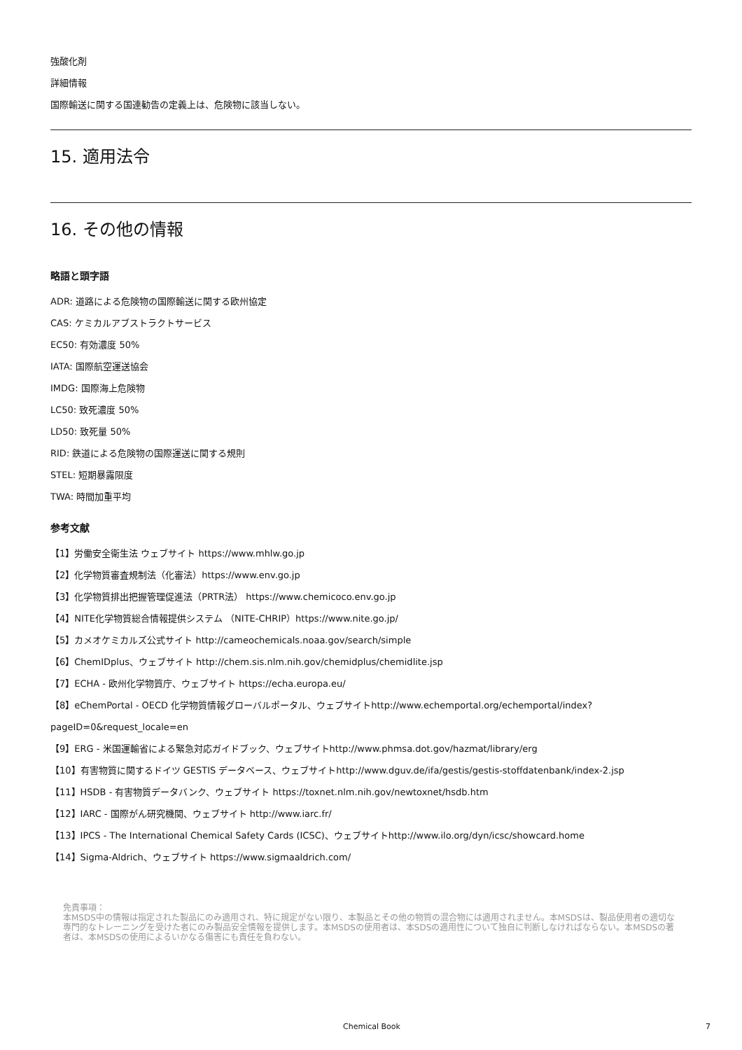強酸化剤
詳細情報
国際輸送に関する国連勧告の定義上は、危険物に該当しない。
15. 適用法令
16. その他の情報
略語と頭字語
ADR: 道路による危険物の国際輸送に関する欧州協定
CAS: ケミカルアブストラクトサービス
EC50: 有効濃度 50%
IATA: 国際航空運送協会
IMDG: 国際海上危険物
LC50: 致死濃度 50%
LD50: 致死量 50%
RID: 鉄道による危険物の国際運送に関する規則
STEL: 短期暴露限度
TWA: 時間加重平均
参考文献
【1】労働安全衛生法 ウェブサイト https://www.mhlw.go.jp
【2】化学物質審査規制法（化審法）https://www.env.go.jp
【3】化学物質排出把握管理促進法（PRTR法） https://www.chemicoco.env.go.jp
【4】NITE化学物質総合情報提供システム （NITE-CHRIP）https://www.nite.go.jp/
【5】カメオケミカルズ公式サイト http://cameochemicals.noaa.gov/search/simple
【6】ChemIDplus、ウェブサイト http://chem.sis.nlm.nih.gov/chemidplus/chemidlite.jsp
【7】ECHA - 欧州化学物質庁、ウェブサイト https://echa.europa.eu/
【8】eChemPortal - OECD 化学物質情報グローバルポータル、ウェブサイトhttp://www.echemportal.org/echemportal/index?
pageID=0&request_locale=en
【9】ERG - 米国運輸省による緊急対応ガイドブック、ウェブサイトhttp://www.phmsa.dot.gov/hazmat/library/erg
【10】有害物質に関するドイツ GESTIS データベース、ウェブサイトhttp://www.dguv.de/ifa/gestis/gestis-stoffdatenbank/index-2.jsp
【11】HSDB - 有害物質データバンク、ウェブサイト https://toxnet.nlm.nih.gov/newtoxnet/hsdb.htm
【12】IARC - 国際がん研究機関、ウェブサイト http://www.iarc.fr/
【13】IPCS - The International Chemical Safety Cards (ICSC)、ウェブサイトhttp://www.ilo.org/dyn/icsc/showcard.home
【14】Sigma-Aldrich、ウェブサイト https://www.sigmaaldrich.com/
免責事項：
本MSDS中の情報は指定された製品にのみ適用され、特に規定がない限り、本製品とその他の物質の混合物には適用されません。本MSDSは、製品使用者の適切な専門的なトレーニングを受けた者にのみ製品安全情報を提供します。本MSDSの使用者は、本SDSの適用性について独自に判断しなければならない。本MSDSの著者は、本MSDSの使用によるいかなる傷害にも責任を負わない。
Chemical Book 7